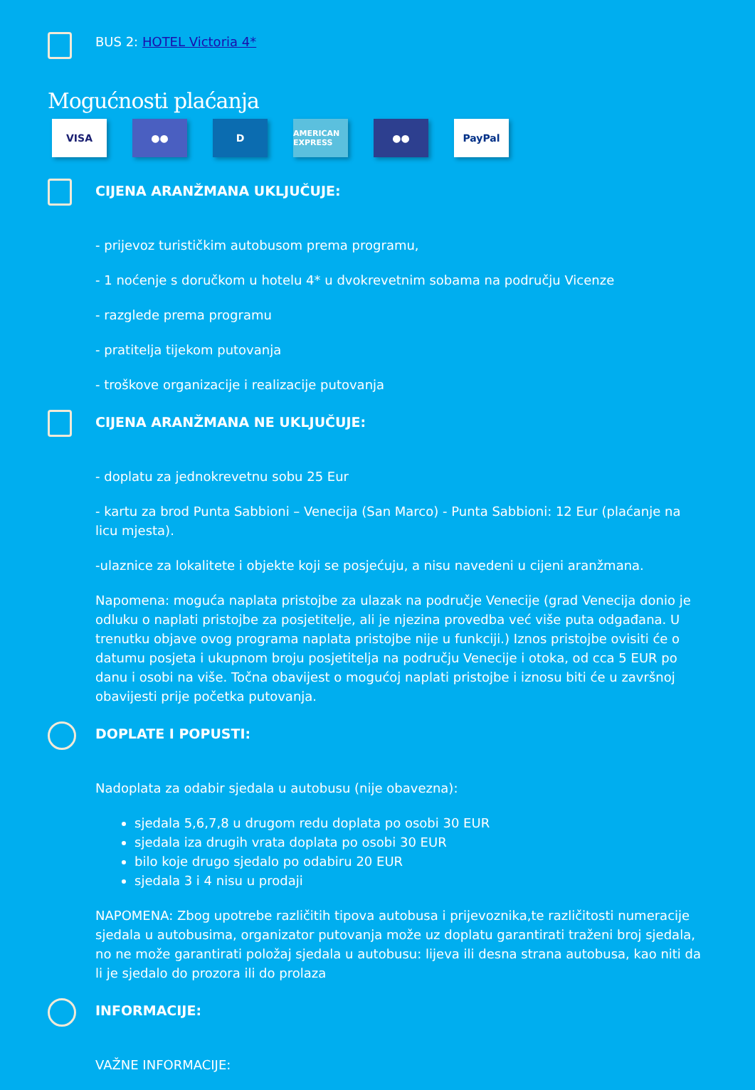BUS 2: HOTEL Victoria 4*
Mogućnosti plaćanja
VISA ●● D AMERICAN EXPRESS ●● PayPal
CIJENA ARANŽMANA UKLJUČUJE:
- prijevoz turističkim autobusom prema programu,
- 1 noćenje s doručkom u hotelu 4* u dvokrevetnim sobama na području Vicenze
- razglede prema programu
- pratitelja tijekom putovanja
- troškove organizacije i realizacije putovanja
CIJENA ARANŽMANA NE UKLJUČUJE:
- doplatu za jednokrevetnu sobu 25 Eur
- kartu za brod Punta Sabbioni – Venecija (San Marco) - Punta Sabbioni: 12 Eur (plaćanje na licu mjesta).
-ulaznice za lokalitete i objekte koji se posjećuju, a nisu navedeni u cijeni aranžmana.
Napomena: moguća naplata pristojbe za ulazak na područje Venecije (grad Venecija donio je odluku o naplati pristojbe za posjetitelje, ali je njezina provedba već više puta odgađana. U trenutku objave ovog programa naplata pristojbe nije u funkciji.) Iznos pristojbe ovisiti će o datumu posjeta i ukupnom broju posjetitelja na području Venecije i otoka, od cca 5 EUR po danu i osobi na više. Točna obavijest o mogućoj naplati pristojbe i iznosu biti će u završnoj obavijesti prije početka putovanja.
DOPLATE I POPUSTI:
Nadoplata za odabir sjedala u autobusu (nije obavezna):
sjedala 5,6,7,8 u drugom redu doplata po osobi 30 EUR
sjedala iza drugih vrata doplata po osobi 30 EUR
bilo koje drugo sjedalo po odabiru 20 EUR
sjedala 3 i 4 nisu u prodaji
NAPOMENA: Zbog upotrebe različitih tipova autobusa i prijevoznika,te različitosti numeracije sjedala u autobusima, organizator putovanja može uz doplatu garantirati traženi broj sjedala, no ne može garantirati položaj sjedala u autobusu: lijeva ili desna strana autobusa, kao niti da li je sjedalo do prozora ili do prolaza
INFORMACIJE:
VAŽNE INFORMACIJE: